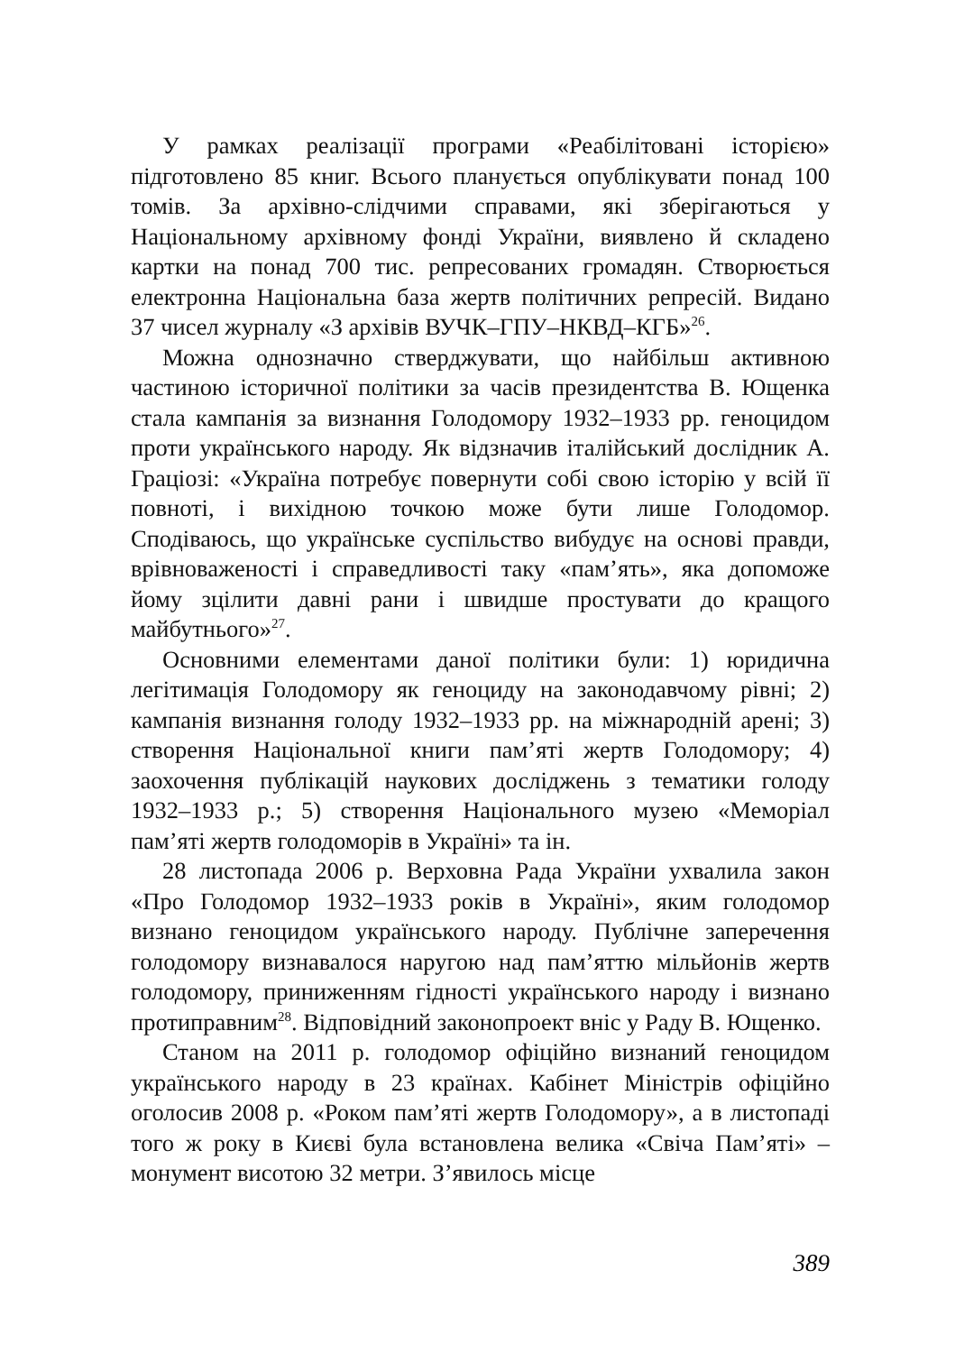У рамках реалізації програми «Реабілітовані історією» підготовлено 85 книг. Всього планується опублікувати понад 100 томів. За архівно-слідчими справами, які зберігаються у Національному архівному фонді України, виявлено й складено картки на понад 700 тис. репресованих громадян. Створюється електронна Національна база жертв політичних репресій. Видано 37 чисел журналу «З архівів ВУЧК–ГПУ–НКВД–КГБ»<sup>26</sup>.
Можна однозначно стверджувати, що найбільш активною частиною історичної політики за часів президентства В. Ющенка стала кампанія за визнання Голодомору 1932–1933 рр. геноцидом проти українського народу. Як відзначив італійський дослідник А. Граціозі: «Україна потребує повернути собі свою історію у всій її повноті, і вихідною точкою може бути лише Голодомор. Сподіваюсь, що українське суспільство вибудує на основі правди, врівноваженості і справедливості таку «пам’ять», яка допоможе йому зцілити давні рани і швидше простувати до кращого майбутнього»<sup>27</sup>.
Основними елементами даної політики були: 1) юридична легітимація Голодомору як геноциду на законодавчому рівні; 2) кампанія визнання голоду 1932–1933 рр. на міжнародній арені; 3) створення Національної книги пам’яті жертв Голодомору; 4) заохочення публікацій наукових досліджень з тематики голоду 1932–1933 р.; 5) створення Національного музею «Меморіал пам’яті жертв голодоморів в Україні» та ін.
28 листопада 2006 р. Верховна Рада України ухвалила закон «Про Голодомор 1932–1933 років в Україні», яким голодомор визнано геноцидом українського народу. Публічне заперечення голодомору визнавалося наругою над пам’яттю мільйонів жертв голодомору, приниженням гідності українського народу і визнано протиправним<sup>28</sup>. Відповідний законопроект вніс у Раду В. Ющенко.
Станом на 2011 р. голодомор офіційно визнаний геноцидом українського народу в 23 країнах. Кабінет Міністрів офіційно оголосив 2008 р. «Роком пам’яті жертв Голодомору», а в листопаді того ж року в Києві була встановлена велика «Свіча Пам’яті» – монумент висотою 32 метри. З’явилось місце
389